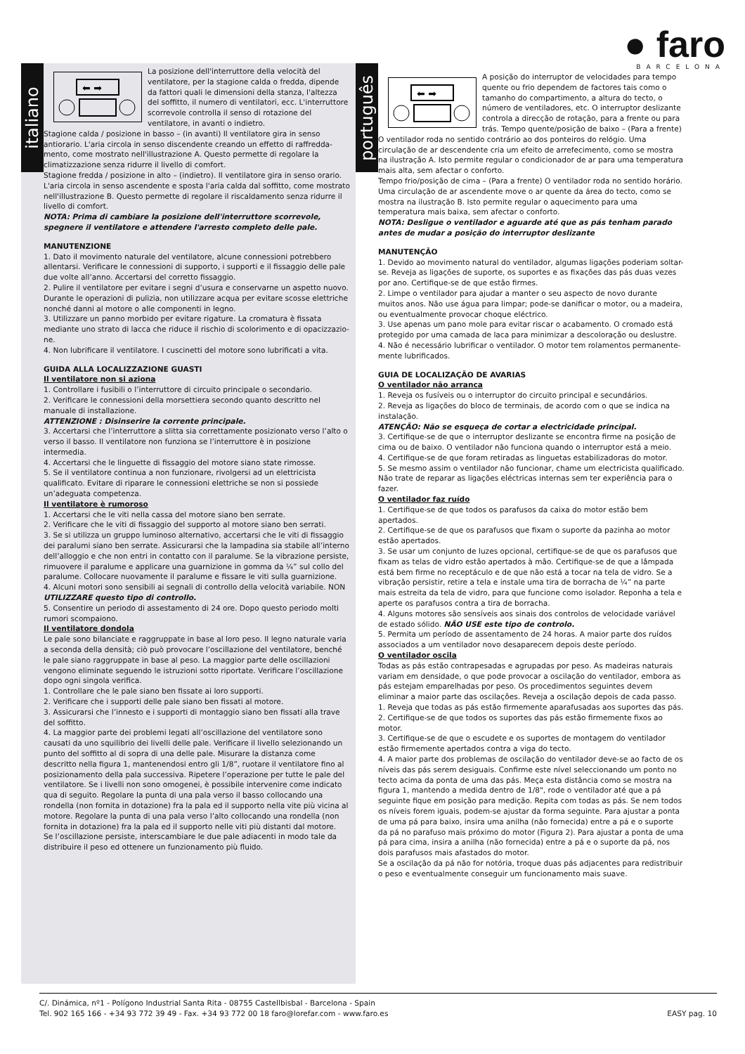● faro
BARCELONA
italiano
⬅ ➡
La posizione dell'interruttore della velocità del ventilatore, per la stagione calda o fredda, dipende da fattori quali le dimensioni della stanza, l'altezza del soffitto, il numero di ventilatori, ecc. L'interruttore scorrevole controlla il senso di rotazione del ventilatore, in avanti o indietro.
Stagione calda / posizione in basso – (in avanti) Il ventilatore gira in senso antiorario. L'aria circola in senso discendente creando un effetto di raffredda-mento, come mostrato nell'illustrazione A. Questo permette di regolare la climatizzazione senza ridurre il livello di comfort.
Stagione fredda / posizione in alto – (indietro). Il ventilatore gira in senso orario. L'aria circola in senso ascendente e sposta l'aria calda dal soffitto, come mostrato nell'illustrazione B. Questo permette di regolare il riscaldamento senza ridurre il livello di comfort.
NOTA: Prima di cambiare la posizione dell'interruttore scorrevole, spegnere il ventilatore e attendere l'arresto completo delle pale.
MANUTENZIONE
1. Dato il movimento naturale del ventilatore, alcune connessioni potrebbero allentarsi. Verificare le connessioni di supporto, i supporti e il fissaggio delle pale due volte all’anno. Accertarsi del corretto fissaggio.
2. Pulire il ventilatore per evitare i segni d’usura e conservarne un aspetto nuovo. Durante le operazioni di pulizia, non utilizzare acqua per evitare scosse elettriche nonché danni al motore o alle componenti in legno.
3. Utilizzare un panno morbido per evitare rigature. La cromatura è fissata mediante uno strato di lacca che riduce il rischio di scolorimento e di opacizzazio-ne.
4. Non lubrificare il ventilatore. I cuscinetti del motore sono lubrificati a vita.
GUIDA ALLA LOCALIZZAZIONE GUASTI
Il ventilatore non si aziona
1. Controllare i fusibili o l’interruttore di circuito principale o secondario.
2. Verificare le connessioni della morsettiera secondo quanto descritto nel manuale di installazione.
ATTENZIONE : Disinserire la corrente principale.
3. Accertarsi che l’interruttore a slitta sia correttamente posizionato verso l’alto o verso il basso. Il ventilatore non funziona se l’interruttore è in posizione intermedia.
4. Accertarsi che le linguette di fissaggio del motore siano state rimosse.
5. Se il ventilatore continua a non funzionare, rivolgersi ad un elettricista qualificato. Evitare di riparare le connessioni elettriche se non si possiede un’adeguata competenza.
Il ventilatore è rumoroso
1. Accertarsi che le viti nella cassa del motore siano ben serrate.
2. Verificare che le viti di fissaggio del supporto al motore siano ben serrati.
3. Se si utilizza un gruppo luminoso alternativo, accertarsi che le viti di fissaggio dei paralumi siano ben serrate. Assicurarsi che la lampadina sia stabile all’interno dell’alloggio e che non entri in contatto con il paralume. Se la vibrazione persiste, rimuovere il paralume e applicare una guarnizione in gomma da ¼” sul collo del paralume. Collocare nuovamente il paralume e fissare le viti sulla guarnizione.
4. Alcuni motori sono sensibili ai segnali di controllo della velocità variabile. NON UTILIZZARE questo tipo di controllo.
5. Consentire un periodo di assestamento di 24 ore. Dopo questo periodo molti rumori scompaiono.
Il ventilatore dondola
Le pale sono bilanciate e raggruppate in base al loro peso. Il legno naturale varia a seconda della densità; ciò può provocare l’oscillazione del ventilatore, benché le pale siano raggruppate in base al peso. La maggior parte delle oscillazioni vengono eliminate seguendo le istruzioni sotto riportate. Verificare l’oscillazione dopo ogni singola verifica.
1. Controllare che le pale siano ben fissate ai loro supporti.
2. Verificare che i supporti delle pale siano ben fissati al motore.
3. Assicurarsi che l’innesto e i supporti di montaggio siano ben fissati alla trave del soffitto.
4. La maggior parte dei problemi legati all’oscillazione del ventilatore sono causati da uno squilibrio dei livelli delle pale. Verificare il livello selezionando un punto del soffitto al di sopra di una delle pale. Misurare la distanza come descritto nella figura 1, mantenendosi entro gli 1/8”, ruotare il ventilatore fino al posizionamento della pala successiva. Ripetere l’operazione per tutte le pale del ventilatore. Se i livelli non sono omogenei, è possibile intervenire come indicato qua di seguito. Regolare la punta di una pala verso il basso collocando una rondella (non fornita in dotazione) fra la pala ed il supporto nella vite più vicina al motore. Regolare la punta di una pala verso l’alto collocando una rondella (non fornita in dotazione) fra la pala ed il supporto nelle viti più distanti dal motore.
Se l’oscillazione persiste, interscambiare le due pale adiacenti in modo tale da distribuire il peso ed ottenere un funzionamento più fluido.
português
⬅ ➡
A posição do interruptor de velocidades para tempo quente ou frio dependem de factores tais como o tamanho do compartimento, a altura do tecto, o número de ventiladores, etc. O interruptor deslizante controla a direcção de rotação, para a frente ou para trás. Tempo quente/posição de baixo – (Para a frente) O ventilador roda no sentido contrário ao dos ponteiros do relógio. Uma circulação de ar descendente cria um efeito de arrefecimento, como se mostra na ilustração A. Isto permite regular o condicionador de ar para uma temperatura mais alta, sem afectar o conforto.
Tempo frio/posição de cima – (Para a frente) O ventilador roda no sentido horário. Uma circulação de ar ascendente move o ar quente da área do tecto, como se mostra na ilustração B. Isto permite regular o aquecimento para uma temperatura mais baixa, sem afectar o conforto.
NOTA: Desligue o ventilador e aguarde até que as pás tenham parado antes de mudar a posição do interruptor deslizante
MANUTENÇÃO
1. Devido ao movimento natural do ventilador, algumas ligações poderiam soltar-se. Reveja as ligações de suporte, os suportes e as fixações das pás duas vezes por ano. Certifique-se de que estão firmes.
2. Limpe o ventilador para ajudar a manter o seu aspecto de novo durante muitos anos. Não use água para limpar; pode-se danificar o motor, ou a madeira, ou eventualmente provocar choque eléctrico.
3. Use apenas um pano mole para evitar riscar o acabamento. O cromado está protegido por uma camada de laca para minimizar a descoloração ou deslustre.
4. Não é necessário lubrificar o ventilador. O motor tem rolamentos permanente-mente lubrificados.
GUIA DE LOCALIZAÇÃO DE AVARIAS
O ventilador não arranca
1. Reveja os fusíveis ou o interruptor do circuito principal e secundários.
2. Reveja as ligações do bloco de terminais, de acordo com o que se indica na instalação.
ATENÇÃO: Não se esqueça de cortar a electricidade principal.
3. Certifique-se de que o interruptor deslizante se encontra firme na posição de cima ou de baixo. O ventilador não funciona quando o interruptor está a meio.
4. Certifique-se de que foram retiradas as linguetas estabilizadoras do motor.
5. Se mesmo assim o ventilador não funcionar, chame um electricista qualificado. Não trate de reparar as ligações eléctricas internas sem ter experiência para o fazer.
O ventilador faz ruído
1. Certifique-se de que todos os parafusos da caixa do motor estão bem apertados.
2. Certifique-se de que os parafusos que fixam o suporte da pazinha ao motor estão apertados.
3. Se usar um conjunto de luzes opcional, certifique-se de que os parafusos que fixam as telas de vidro estão apertados à mão. Certifique-se de que a lâmpada está bem firme no receptáculo e de que não está a tocar na tela de vidro. Se a vibração persistir, retire a tela e instale uma tira de borracha de ¼” na parte mais estreita da tela de vidro, para que funcione como isolador. Reponha a tela e aperte os parafusos contra a tira de borracha.
4. Alguns motores são sensíveis aos sinais dos controlos de velocidade variável de estado sólido. NÃO USE este tipo de controlo.
5. Permita um período de assentamento de 24 horas. A maior parte dos ruídos associados a um ventilador novo desaparecem depois deste período.
O ventilador oscila
Todas as pás estão contrapesadas e agrupadas por peso. As madeiras naturais variam em densidade, o que pode provocar a oscilação do ventilador, embora as pás estejam emparelhadas por peso. Os procedimentos seguintes devem eliminar a maior parte das oscilações. Reveja a oscilação depois de cada passo.
1. Reveja que todas as pás estão firmemente aparafusadas aos suportes das pás.
2. Certifique-se de que todos os suportes das pás estão firmemente fixos ao motor.
3. Certifique-se de que o escudete e os suportes de montagem do ventilador estão firmemente apertados contra a viga do tecto.
4. A maior parte dos problemas de oscilação do ventilador deve-se ao facto de os níveis das pás serem desiguais. Confirme este nível seleccionando um ponto no tecto acima da ponta de uma das pás. Meça esta distância como se mostra na figura 1, mantendo a medida dentro de 1/8", rode o ventilador até que a pá seguinte fique em posição para medição. Repita com todas as pás. Se nem todos os níveis forem iguais, podem-se ajustar da forma seguinte. Para ajustar a ponta de uma pá para baixo, insira uma anilha (não fornecida) entre a pá e o suporte da pá no parafuso mais próximo do motor (Figura 2). Para ajustar a ponta de uma pá para cima, insira a anilha (não fornecida) entre a pá e o suporte da pá, nos dois parafusos mais afastados do motor.
Se a oscilação da pá não for notória, troque duas pás adjacentes para redistribuir o peso e eventualmente conseguir um funcionamento mais suave.
C/. Dinámica, nº1 - Polígono Industrial Santa Rita - 08755 Castellbisbal - Barcelona - Spain
Tel. 902 165 166 - +34 93 772 39 49 - Fax. +34 93 772 00 18 faro@lorefar.com - www.faro.es EASY pag. 10